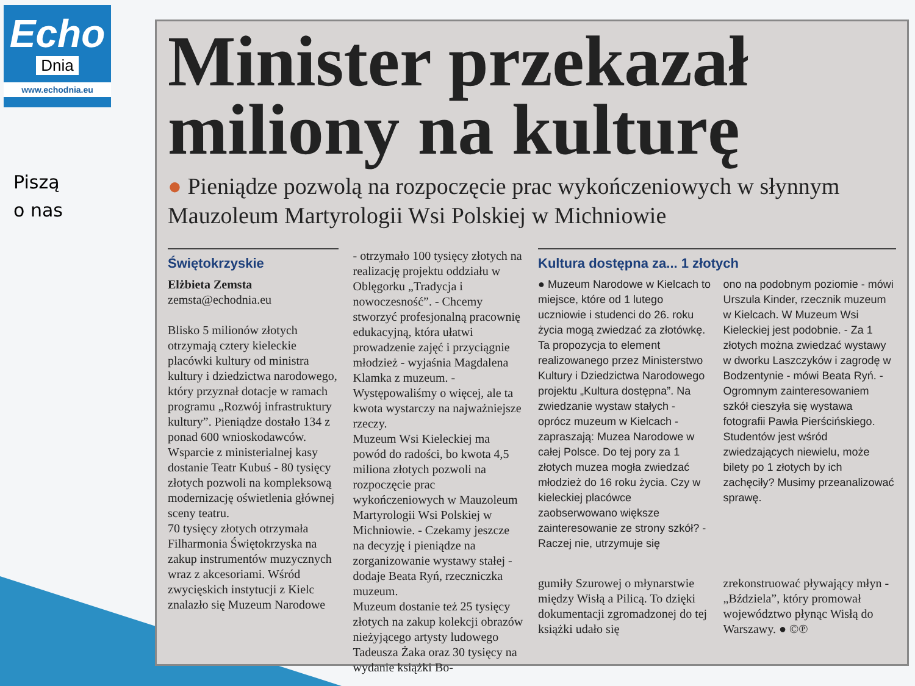Echo
Dnia
www.echodnia.eu
Piszą
o nas
Minister przekazał miliony na kulturę
● Pieniądze pozwolą na rozpoczęcie prac wykończeniowych w słynnym Mauzoleum Martyrologii Wsi Polskiej w Michniowie
Świętokrzyskie
Elżbieta Zemsta
zemsta@echodnia.eu
Blisko 5 milionów złotych otrzymają cztery kieleckie placówki kultury od ministra kultury i dziedzictwa narodowego, który przyznał dotacje w ramach programu „Rozwój infrastruktury kultury”. Pieniądze dostało 134 z ponad 600 wnioskodawców.
Wsparcie z ministerialnej kasy dostanie Teatr Kubuś - 80 tysięcy złotych pozwoli na kompleksową modernizację oświetlenia głównej sceny teatru.
70 tysięcy złotych otrzymała Filharmonia Świętokrzyska na zakup instrumentów muzycznych wraz z akcesoriami. Wśród zwycięskich instytucji z Kielc znalazło się Muzeum Narodowe
- otrzymało 100 tysięcy złotych na realizację projektu oddziału w Oblęgorku „Tradycja i nowoczesność”. - Chcemy stworzyć profesjonalną pracownię edukacyjną, która ułatwi prowadzenie zajęć i przyciągnie młodzież - wyjaśnia Magdalena Klamka z muzeum. - Występowaliśmy o więcej, ale ta kwota wystarczy na najważniejsze rzeczy.
Muzeum Wsi Kieleckiej ma powód do radości, bo kwota 4,5 miliona złotych pozwoli na rozpoczęcie prac wykończeniowych w Mauzoleum Martyrologii Wsi Polskiej w Michniowie. - Czekamy jeszcze na decyzję i pieniądze na zorganizowanie wystawy stałej - dodaje Beata Ryń, rzeczniczka muzeum.
Muzeum dostanie też 25 tysięcy złotych na zakup kolekcji obrazów nieżyjącego artysty ludowego Tadeusza Żaka oraz 30 tysięcy na wydanie książki Bo-
Kultura dostępna za... 1 złotych
● Muzeum Narodowe w Kielcach to miejsce, które od 1 lutego uczniowie i studenci do 26. roku życia mogą zwiedzać za złotówkę. Ta propozycja to element realizowanego przez Ministerstwo Kultury i Dziedzictwa Narodowego projektu „Kultura dostępna”. Na zwiedzanie wystaw stałych - oprócz muzeum w Kielcach - zapraszają: Muzea Narodowe w całej Polsce. Do tej pory za 1 złotych muzea mogła zwiedzać młodzież do 16 roku życia. Czy w kieleckiej placówce zaobserwowano większe zainteresowanie ze strony szkół? - Raczej nie, utrzymuje się
ono na podobnym poziomie - mówi Urszula Kinder, rzecznik muzeum w Kielcach. W Muzeum Wsi Kieleckiej jest podobnie. - Za 1 złotych można zwiedzać wystawy w dworku Laszczyków i zagrodę w Bodzentynie - mówi Beata Ryń. - Ogromnym zainteresowaniem szkół cieszyła się wystawa fotografii Pawła Pierścińskiego. Studentów jest wśród zwiedzających niewielu, może bilety po 1 złotych by ich zachęciły? Musimy przeanalizować sprawę.
gumiły Szurowej o młynarstwie między Wisłą a Pilicą. To dzięki dokumentacji zgromadzonej do tej książki udało się
zrekonstruować pływający młyn - „Bździela”, który promował województwo płynąc Wisłą do Warszawy. ● ©℗